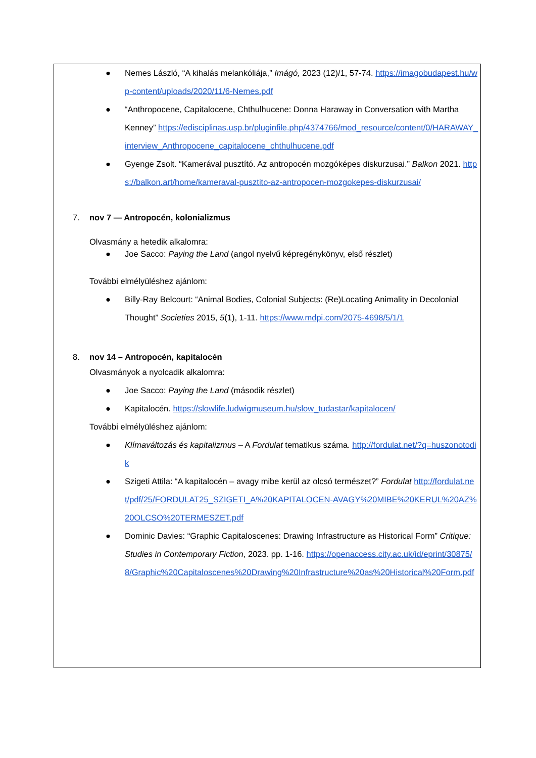● Nemes László, “A kihalás melankóliája,” Imágó, 2023 (12)/1, 57-74. https://imagobudapest.hu/wp-content/uploads/2020/11/6-Nemes.pdf
● “Anthropocene, Capitalocene, Chthulhucene: Donna Haraway in Conversation with Martha Kenney” https://edisciplinas.usp.br/pluginfile.php/4374766/mod_resource/content/0/HARAWAY_interview_Anthropocene_capitalocene_chthulhucene.pdf
● Gyenge Zsolt. “Kamerával pusztító. Az antropocén mozgóképes diskurzusai.” Balkon 2021. https://balkon.art/home/kameraval-pusztito-az-antropocen-mozgokepes-diskurzusai/
7. nov 7 — Antropocén, kolonializmus
Olvasmány a hetedik alkalomra:
● Joe Sacco: Paying the Land (angol nyelvű képregénykönyv, első részlet)
További elmélyüléshez ajánlom:
● Billy-Ray Belcourt: “Animal Bodies, Colonial Subjects: (Re)Locating Animality in Decolonial Thought” Societies 2015, 5(1), 1-11. https://www.mdpi.com/2075-4698/5/1/1
8. nov 14 – Antropocén, kapitalocén
Olvasmányok a nyolcadik alkalomra:
● Joe Sacco: Paying the Land (második részlet)
● Kapitalocén. https://slowlife.ludwigmuseum.hu/slow_tudastar/kapitalocen/
További elmélyüléshez ajánlom:
● Klímaváltozás és kapitalizmus – A Fordulat tematikus száma. http://fordulat.net/?q=huszonotodik
● Szigeti Attila: “A kapitalocén – avagy mibe kerül az olcsó természet?” Fordulat http://fordulat.net/pdf/25/FORDULAT25_SZIGETI_A%20KAPITALOCEN-AVAGY%20MIBE%20KERUL%20AZ%20OLCSO%20TERMESZET.pdf
● Dominic Davies: “Graphic Capitaloscenes: Drawing Infrastructure as Historical Form” Critique: Studies in Contemporary Fiction, 2023. pp. 1-16. https://openaccess.city.ac.uk/id/eprint/30875/8/Graphic%20Capitaloscenes%20Drawing%20Infrastructure%20as%20Historical%20Form.pdf